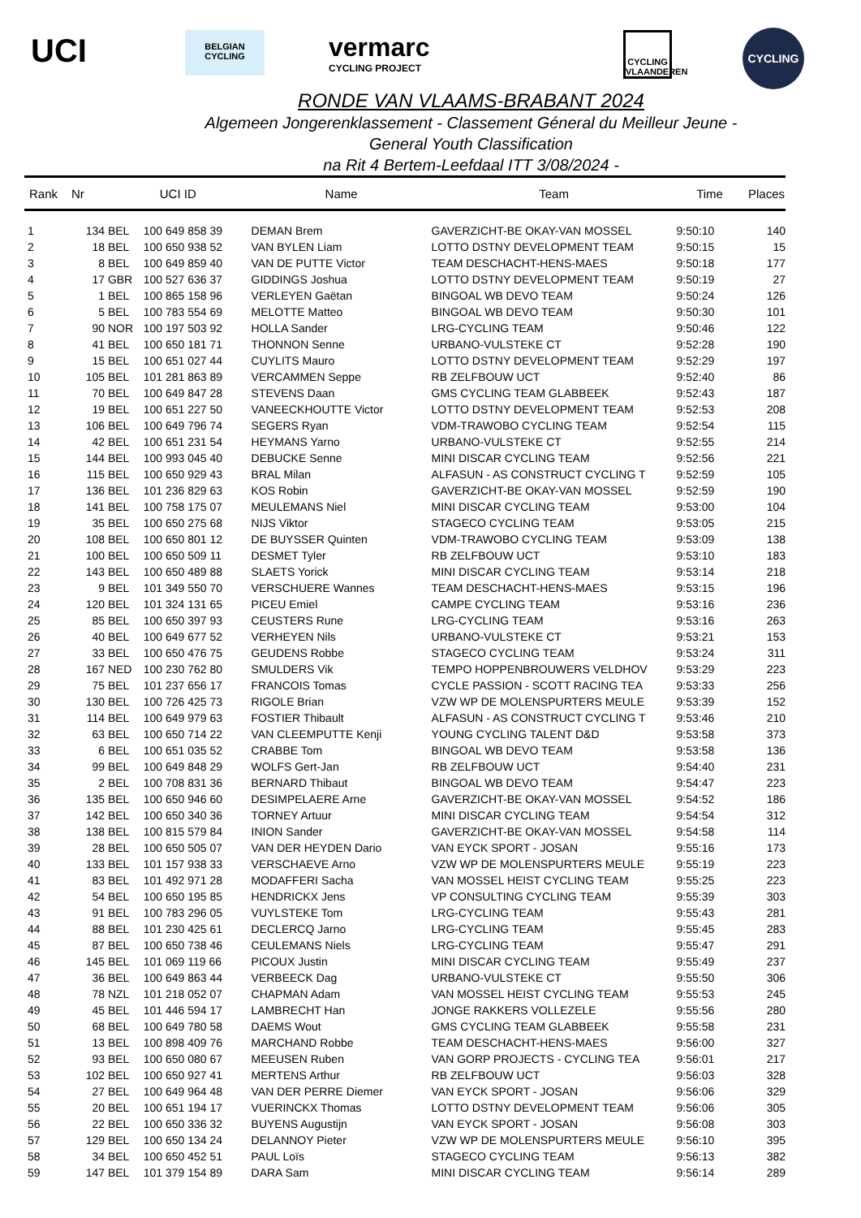UCI
BELGIAN CYCLING
vermarc
CYCLING PROJECT
CYCLING VLAANDEREN
CYCLING
RONDE VAN VLAAMS-BRABANT 2024
Algemeen Jongerenklassement - Classement Géneral du Meilleur Jeune -
General Youth Classification
na Rit 4 Bertem-Leefdaal ITT 3/08/2024 -
| Rank | Nr | UCI ID | | Name | Team | Time | Places |
| --- | --- | --- | --- | --- | --- | --- | --- |
| 1 | 134 | BEL | 100 649 858 39 | DEMAN Brem | GAVERZICHT-BE OKAY-VAN MOSSEL | 9:50:10 | 140 |
| 2 | 18 | BEL | 100 650 938 52 | VAN BYLEN Liam | LOTTO DSTNY DEVELOPMENT TEAM | 9:50:15 | 15 |
| 3 | 8 | BEL | 100 649 859 40 | VAN DE PUTTE Victor | TEAM DESCHACHT-HENS-MAES | 9:50:18 | 177 |
| 4 | 17 | GBR | 100 527 636 37 | GIDDINGS Joshua | LOTTO DSTNY DEVELOPMENT TEAM | 9:50:19 | 27 |
| 5 | 1 | BEL | 100 865 158 96 | VERLEYEN Gaëtan | BINGOAL WB DEVO TEAM | 9:50:24 | 126 |
| 6 | 5 | BEL | 100 783 554 69 | MELOTTE Matteo | BINGOAL WB DEVO TEAM | 9:50:30 | 101 |
| 7 | 90 | NOR | 100 197 503 92 | HOLLA Sander | LRG-CYCLING TEAM | 9:50:46 | 122 |
| 8 | 41 | BEL | 100 650 181 71 | THONNON Senne | URBANO-VULSTEKE CT | 9:52:28 | 190 |
| 9 | 15 | BEL | 100 651 027 44 | CUYLITS Mauro | LOTTO DSTNY DEVELOPMENT TEAM | 9:52:29 | 197 |
| 10 | 105 | BEL | 101 281 863 89 | VERCAMMEN Seppe | RB ZELFBOUW UCT | 9:52:40 | 86 |
| 11 | 70 | BEL | 100 649 847 28 | STEVENS Daan | GMS CYCLING TEAM GLABBEEK | 9:52:43 | 187 |
| 12 | 19 | BEL | 100 651 227 50 | VANEECKHOUTTE Victor | LOTTO DSTNY DEVELOPMENT TEAM | 9:52:53 | 208 |
| 13 | 106 | BEL | 100 649 796 74 | SEGERS Ryan | VDM-TRAWOBO CYCLING TEAM | 9:52:54 | 115 |
| 14 | 42 | BEL | 100 651 231 54 | HEYMANS Yarno | URBANO-VULSTEKE CT | 9:52:55 | 214 |
| 15 | 144 | BEL | 100 993 045 40 | DEBUCKE Senne | MINI DISCAR CYCLING TEAM | 9:52:56 | 221 |
| 16 | 115 | BEL | 100 650 929 43 | BRAL Milan | ALFASUN - AS CONSTRUCT CYCLING T | 9:52:59 | 105 |
| 17 | 136 | BEL | 101 236 829 63 | KOS Robin | GAVERZICHT-BE OKAY-VAN MOSSEL | 9:52:59 | 190 |
| 18 | 141 | BEL | 100 758 175 07 | MEULEMANS Niel | MINI DISCAR CYCLING TEAM | 9:53:00 | 104 |
| 19 | 35 | BEL | 100 650 275 68 | NIJS Viktor | STAGECO CYCLING TEAM | 9:53:05 | 215 |
| 20 | 108 | BEL | 100 650 801 12 | DE BUYSSER Quinten | VDM-TRAWOBO CYCLING TEAM | 9:53:09 | 138 |
| 21 | 100 | BEL | 100 650 509 11 | DESMET Tyler | RB ZELFBOUW UCT | 9:53:10 | 183 |
| 22 | 143 | BEL | 100 650 489 88 | SLAETS Yorick | MINI DISCAR CYCLING TEAM | 9:53:14 | 218 |
| 23 | 9 | BEL | 101 349 550 70 | VERSCHUERE Wannes | TEAM DESCHACHT-HENS-MAES | 9:53:15 | 196 |
| 24 | 120 | BEL | 101 324 131 65 | PICEU Emiel | CAMPE CYCLING TEAM | 9:53:16 | 236 |
| 25 | 85 | BEL | 100 650 397 93 | CEUSTERS Rune | LRG-CYCLING TEAM | 9:53:16 | 263 |
| 26 | 40 | BEL | 100 649 677 52 | VERHEYEN Nils | URBANO-VULSTEKE CT | 9:53:21 | 153 |
| 27 | 33 | BEL | 100 650 476 75 | GEUDENS Robbe | STAGECO CYCLING TEAM | 9:53:24 | 311 |
| 28 | 167 | NED | 100 230 762 80 | SMULDERS Vik | TEMPO HOPPENBROUWERS VELDHOV | 9:53:29 | 223 |
| 29 | 75 | BEL | 101 237 656 17 | FRANCOIS Tomas | CYCLE PASSION - SCOTT RACING TEA | 9:53:33 | 256 |
| 30 | 130 | BEL | 100 726 425 73 | RIGOLE Brian | VZW WP DE MOLENSPURTERS MEULE | 9:53:39 | 152 |
| 31 | 114 | BEL | 100 649 979 63 | FOSTIER Thibault | ALFASUN - AS CONSTRUCT CYCLING T | 9:53:46 | 210 |
| 32 | 63 | BEL | 100 650 714 22 | VAN CLEEMPUTTE Kenji | YOUNG CYCLING TALENT D&D | 9:53:58 | 373 |
| 33 | 6 | BEL | 100 651 035 52 | CRABBE Tom | BINGOAL WB DEVO TEAM | 9:53:58 | 136 |
| 34 | 99 | BEL | 100 649 848 29 | WOLFS Gert-Jan | RB ZELFBOUW UCT | 9:54:40 | 231 |
| 35 | 2 | BEL | 100 708 831 36 | BERNARD Thibaut | BINGOAL WB DEVO TEAM | 9:54:47 | 223 |
| 36 | 135 | BEL | 100 650 946 60 | DESIMPELAERE Arne | GAVERZICHT-BE OKAY-VAN MOSSEL | 9:54:52 | 186 |
| 37 | 142 | BEL | 100 650 340 36 | TORNEY Artuur | MINI DISCAR CYCLING TEAM | 9:54:54 | 312 |
| 38 | 138 | BEL | 100 815 579 84 | INION Sander | GAVERZICHT-BE OKAY-VAN MOSSEL | 9:54:58 | 114 |
| 39 | 28 | BEL | 100 650 505 07 | VAN DER HEYDEN Dario | VAN EYCK SPORT - JOSAN | 9:55:16 | 173 |
| 40 | 133 | BEL | 101 157 938 33 | VERSCHAEVE Arno | VZW WP DE MOLENSPURTERS MEULE | 9:55:19 | 223 |
| 41 | 83 | BEL | 101 492 971 28 | MODAFFERI Sacha | VAN MOSSEL HEIST CYCLING TEAM | 9:55:25 | 223 |
| 42 | 54 | BEL | 100 650 195 85 | HENDRICKX Jens | VP CONSULTING CYCLING TEAM | 9:55:39 | 303 |
| 43 | 91 | BEL | 100 783 296 05 | VUYLSTEKE Tom | LRG-CYCLING TEAM | 9:55:43 | 281 |
| 44 | 88 | BEL | 101 230 425 61 | DECLERCQ Jarno | LRG-CYCLING TEAM | 9:55:45 | 283 |
| 45 | 87 | BEL | 100 650 738 46 | CEULEMANS Niels | LRG-CYCLING TEAM | 9:55:47 | 291 |
| 46 | 145 | BEL | 101 069 119 66 | PICOUX Justin | MINI DISCAR CYCLING TEAM | 9:55:49 | 237 |
| 47 | 36 | BEL | 100 649 863 44 | VERBEECK Dag | URBANO-VULSTEKE CT | 9:55:50 | 306 |
| 48 | 78 | NZL | 101 218 052 07 | CHAPMAN Adam | VAN MOSSEL HEIST CYCLING TEAM | 9:55:53 | 245 |
| 49 | 45 | BEL | 101 446 594 17 | LAMBRECHT Han | JONGE RAKKERS VOLLEZELE | 9:55:56 | 280 |
| 50 | 68 | BEL | 100 649 780 58 | DAEMS Wout | GMS CYCLING TEAM GLABBEEK | 9:55:58 | 231 |
| 51 | 13 | BEL | 100 898 409 76 | MARCHAND Robbe | TEAM DESCHACHT-HENS-MAES | 9:56:00 | 327 |
| 52 | 93 | BEL | 100 650 080 67 | MEEUSEN Ruben | VAN GORP PROJECTS - CYCLING TEA | 9:56:01 | 217 |
| 53 | 102 | BEL | 100 650 927 41 | MERTENS Arthur | RB ZELFBOUW UCT | 9:56:03 | 328 |
| 54 | 27 | BEL | 100 649 964 48 | VAN DER PERRE Diemer | VAN EYCK SPORT - JOSAN | 9:56:06 | 329 |
| 55 | 20 | BEL | 100 651 194 17 | VUERINCKX Thomas | LOTTO DSTNY DEVELOPMENT TEAM | 9:56:06 | 305 |
| 56 | 22 | BEL | 100 650 336 32 | BUYENS Augustijn | VAN EYCK SPORT - JOSAN | 9:56:08 | 303 |
| 57 | 129 | BEL | 100 650 134 24 | DELANNOY Pieter | VZW WP DE MOLENSPURTERS MEULE | 9:56:10 | 395 |
| 58 | 34 | BEL | 100 650 452 51 | PAUL Loïs | STAGECO CYCLING TEAM | 9:56:13 | 382 |
| 59 | 147 | BEL | 101 379 154 89 | DARA Sam | MINI DISCAR CYCLING TEAM | 9:56:14 | 289 |